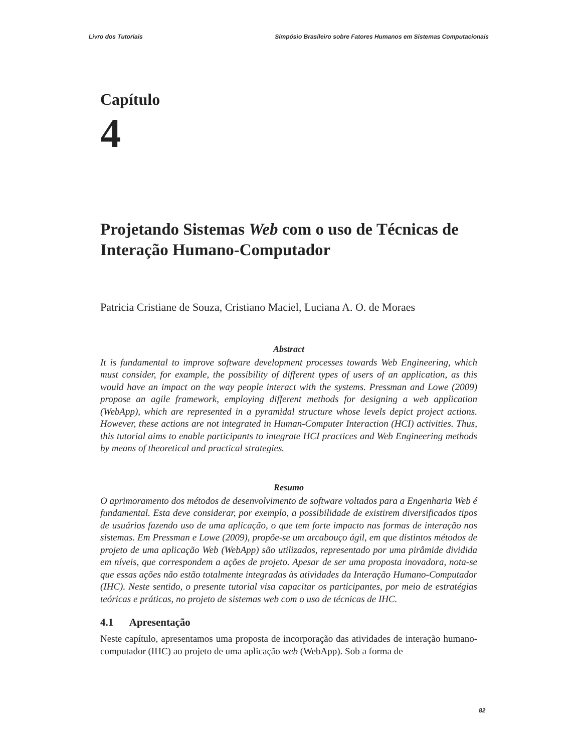Livro dos Tutoriais Simpósio Brasileiro sobre Fatores Humanos em Sistemas Computacionais
Capítulo
4
Projetando Sistemas Web com o uso de Técnicas de Interação Humano-Computador
Patricia Cristiane de Souza, Cristiano Maciel, Luciana A. O. de Moraes
Abstract
It is fundamental to improve software development processes towards Web Engineering, which must consider, for example, the possibility of different types of users of an application, as this would have an impact on the way people interact with the systems. Pressman and Lowe (2009) propose an agile framework, employing different methods for designing a web application (WebApp), which are represented in a pyramidal structure whose levels depict project actions. However, these actions are not integrated in Human-Computer Interaction (HCI) activities. Thus, this tutorial aims to enable participants to integrate HCI practices and Web Engineering methods by means of theoretical and practical strategies.
Resumo
O aprimoramento dos métodos de desenvolvimento de software voltados para a Engenharia Web é fundamental. Esta deve considerar, por exemplo, a possibilidade de existirem diversificados tipos de usuários fazendo uso de uma aplicação, o que tem forte impacto nas formas de interação nos sistemas. Em Pressman e Lowe (2009), propõe-se um arcabouço ágil, em que distintos métodos de projeto de uma aplicação Web (WebApp) são utilizados, representado por uma pirâmide dividida em níveis, que correspondem a ações de projeto. Apesar de ser uma proposta inovadora, nota-se que essas ações não estão totalmente integradas às atividades da Interação Humano-Computador (IHC). Neste sentido, o presente tutorial visa capacitar os participantes, por meio de estratégias teóricas e práticas, no projeto de sistemas web com o uso de técnicas de IHC.
4.1 Apresentação
Neste capítulo, apresentamos uma proposta de incorporação das atividades de interação humano-computador (IHC) ao projeto de uma aplicação web (WebApp). Sob a forma de
82